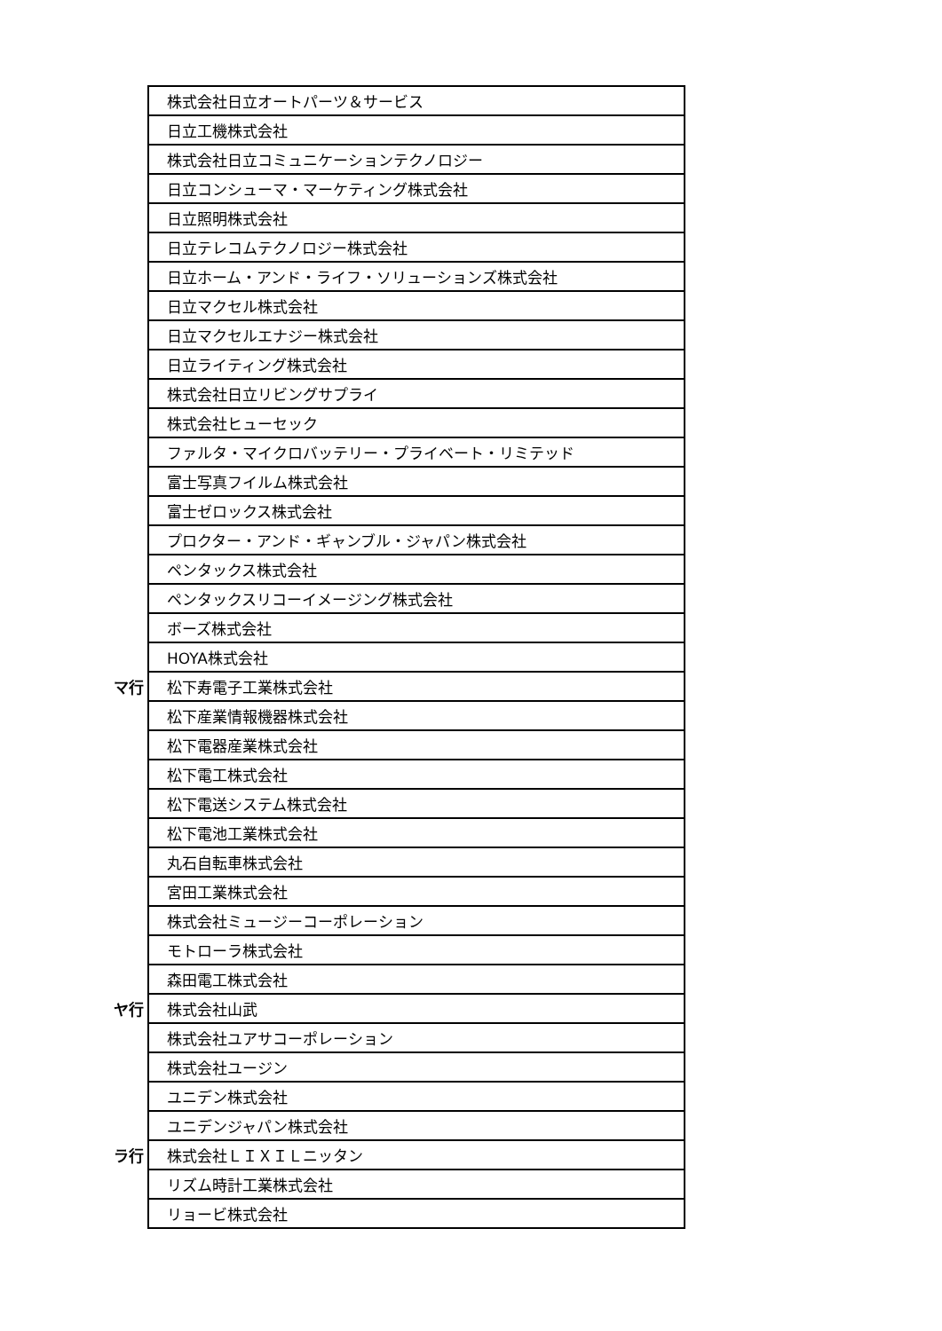| | 株式会社日立オートパーツ＆サービス |
| | 日立工機株式会社 |
| | 株式会社日立コミュニケーションテクノロジー |
| | 日立コンシューマ・マーケティング株式会社 |
| | 日立照明株式会社 |
| | 日立テレコムテクノロジー株式会社 |
| | 日立ホーム・アンド・ライフ・ソリューションズ株式会社 |
| | 日立マクセル株式会社 |
| | 日立マクセルエナジー株式会社 |
| | 日立ライティング株式会社 |
| | 株式会社日立リビングサプライ |
| | 株式会社ヒューセック |
| | ファルタ・マイクロバッテリー・プライベート・リミテッド |
| | 富士写真フイルム株式会社 |
| | 富士ゼロックス株式会社 |
| | プロクター・アンド・ギャンブル・ジャパン株式会社 |
| | ペンタックス株式会社 |
| | ペンタックスリコーイメージング株式会社 |
| | ボーズ株式会社 |
| | HOYA株式会社 |
| マ行 | 松下寿電子工業株式会社 |
| | 松下産業情報機器株式会社 |
| | 松下電器産業株式会社 |
| | 松下電工株式会社 |
| | 松下電送システム株式会社 |
| | 松下電池工業株式会社 |
| | 丸石自転車株式会社 |
| | 宮田工業株式会社 |
| | 株式会社ミュージーコーポレーション |
| | モトローラ株式会社 |
| | 森田電工株式会社 |
| ヤ行 | 株式会社山武 |
| | 株式会社ユアサコーポレーション |
| | 株式会社ユージン |
| | ユニデン株式会社 |
| | ユニデンジャパン株式会社 |
| ラ行 | 株式会社ＬＩＸＩＬニッタン |
| | リズム時計工業株式会社 |
| | リョービ株式会社 |